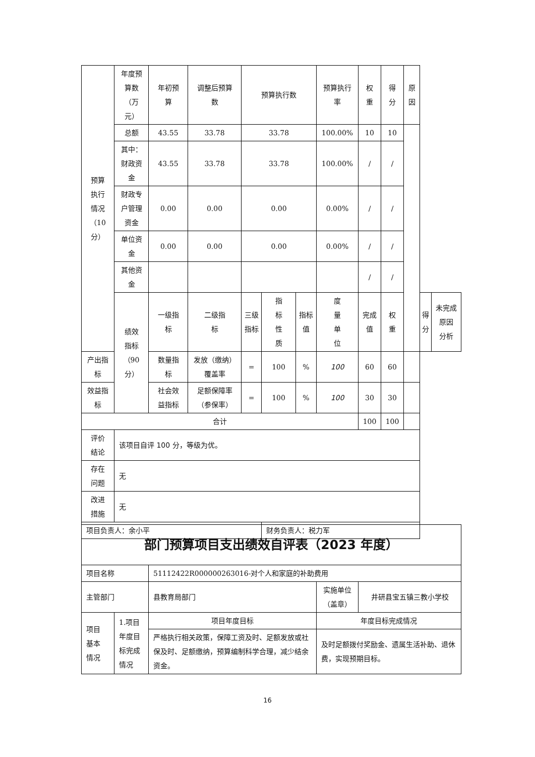| 预算 执行 情况 （10 分） | 年度预 算数 （万 元） | 年初预 算 | 调整后预算 数 | 预算执行数 | | | 预算执行 率 | 权 重 | 得 分 | 原因 | | |
| | 总额 | 43.55 | 33.78 | 33.78 | | | 100.00% | 10 | 10 | | | |
| | 其中： 财政资 金 | 43.55 | 33.78 | 33.78 | | | 100.00% | / | / | | | |
| | 财政专 户管理 资金 | 0.00 | 0.00 | 0.00 | | | 0.00% | / | / | | | |
| | 单位资 金 | 0.00 | 0.00 | 0.00 | | | 0.00% | / | / | | | |
| | 其他资 金 | | | | | | | / | / | | | |
| | 绩效 指标 （90 分） | 一级指 标 | 二级指 标 | 三级指标 | 指 标 性 质 | 指标值 | 度 量 单 位 | 完成值 | 权 重 | | 得 分 | 未完成原因 分析 |
| 产出指 标 | | 数量指 标 | 发放（缴纳） 覆盖率 | = | 100 | % | 100 | 60 | 60 | | | |
| 效益指 标 | | 社会效 益指标 | 足额保障率 （参保率） | = | 100 | % | 100 | 30 | 30 | | | |
| 合计 | | | | | | | | 100 | 100 | | | |
| 评价 结论 | 该项目自评 100 分，等级为优。 | | | | | | | | | | | |
| 存在 问题 | 无 | | | | | | | | | | | |
| 改进 措施 | 无 | | | | | | | | | | | |
| 项目负责人：余小平 | | | | | 财务负责人：税力军 | | | | | | | |
| 部门预算项目支出绩效自评表（2023 年度） | | | | |
| 项目名称 | | 51112422R000000263016-对个人和家庭的补助费用 | | |
| 主管部门 | | 县教育局部门 | 实施单位 （盖章） | 井研县宝五镇三教小学校 |
| 项目 基本 情况 | 1.项目 年度目 标完成 情况 | 项目年度目标 | 年度目标完成情况 | |
| | | 严格执行相关政策，保障工资及时、足额发放或社保及时、足额缴纳，预算编制科学合理，减少结余资金。 | 及时足额拨付奖励金、遗属生活补助、退休费，实现预期目标。 | |
16